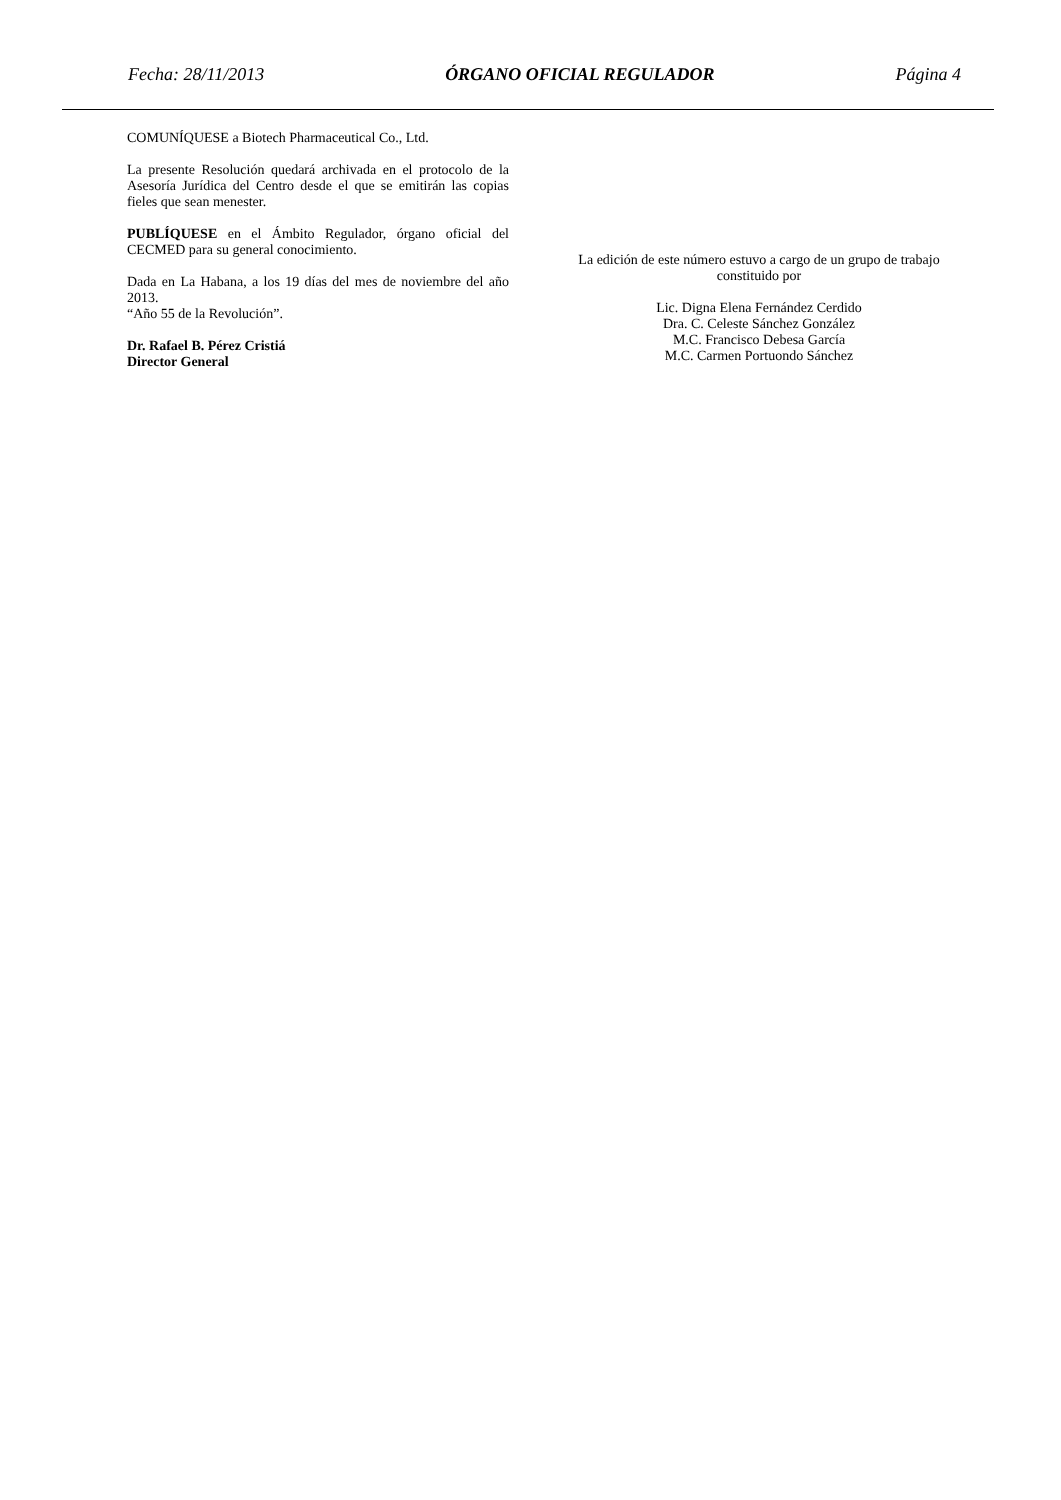Fecha: 28/11/2013 ÓRGANO OFICIAL REGULADOR Página 4
COMUNÍQUESE a Biotech Pharmaceutical Co., Ltd.
La presente Resolución quedará archivada en el protocolo de la Asesoría Jurídica del Centro desde el que se emitirán las copias fieles que sean menester.
PUBLÍQUESE en el Ámbito Regulador, órgano oficial del CECMED para su general conocimiento.
Dada en La Habana, a los 19 días del mes de noviembre del año 2013.
“Año 55 de la Revolución”.
Dr. Rafael B. Pérez Cristiá
Director General
La edición de este número estuvo a cargo de un grupo de trabajo constituido por
Lic. Digna Elena Fernández Cerdido
Dra. C. Celeste Sánchez González
M.C. Francisco Debesa García
M.C. Carmen Portuondo Sánchez